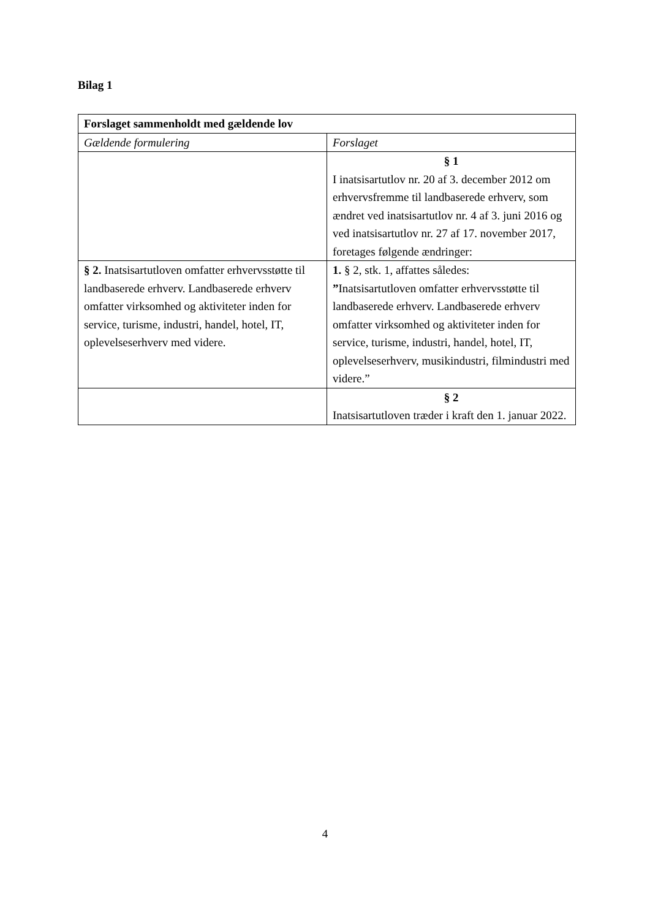Bilag 1
| Forslaget sammenholdt med gældende lov | |
| --- | --- |
| Gældende formulering | Forslaget |
| | § 1 I inatsisartutlov nr. 20 af 3. december 2012 om erhvervsfremme til landbaserede erhverv, som ændret ved inatsisartutlov nr. 4 af 3. juni 2016 og ved inatsisartutlov nr. 27 af 17. november 2017, foretages følgende ændringer: |
| § 2. Inatsisartutloven omfatter erhvervsstøtte til landbaserede erhverv. Landbaserede erhverv omfatter virksomhed og aktiviteter inden for service, turisme, industri, handel, hotel, IT, oplevelseserhverv med videre. | 1. § 2, stk. 1, affattes således: ” Inatsisartutloven omfatter erhvervsstøtte til landbaserede erhverv. Landbaserede erhverv omfatter virksomhed og aktiviteter inden for service, turisme, industri, handel, hotel, IT, oplevelseserhverv, musikindustri, filmindustri med videre.” |
| | § 2 Inatsisartutloven træder i kraft den 1. januar 2022. |
4